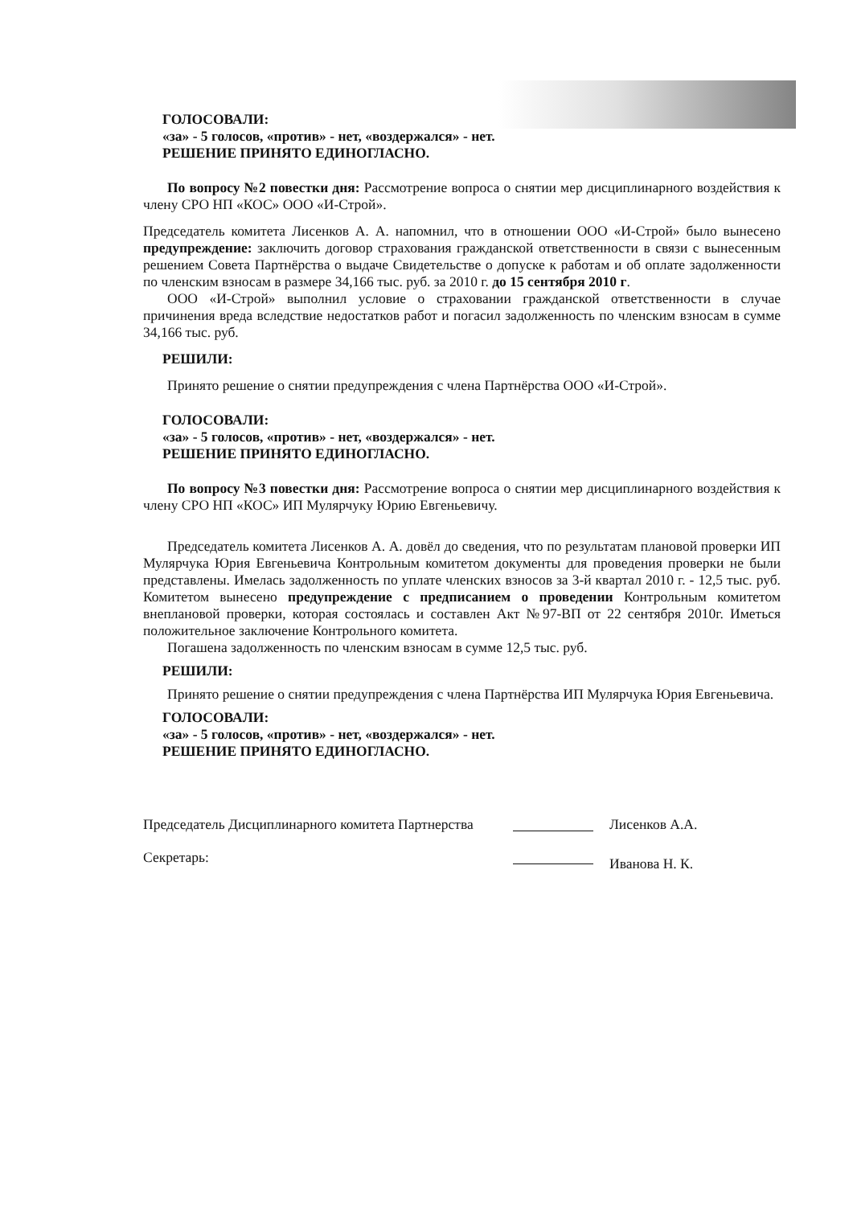ГОЛОСОВАЛИ:
«за» - 5 голосов, «против» - нет, «воздержался» - нет.
РЕШЕНИЕ ПРИНЯТО ЕДИНОГЛАСНО.
По вопросу №2 повестки дня: Рассмотрение вопроса о снятии мер дисциплинарного воздействия к члену СРО НП «КОС» ООО «И-Строй».
Председатель комитета Лисенков А. А. напомнил, что в отношении ООО «И-Строй» было вынесено предупреждение: заключить договор страхования гражданской ответственности в связи с вынесенным решением Совета Партнёрства о выдаче Свидетельстве о допуске к работам и об оплате задолженности по членским взносам в размере 34,166 тыс. руб. за 2010 г. до 15 сентября 2010 г.
ООО «И-Строй» выполнил условие о страховании гражданской ответственности в случае причинения вреда вследствие недостатков работ и погасил задолженность по членским взносам в сумме 34,166 тыс. руб.
РЕШИЛИ:
Принято решение о снятии предупреждения с члена Партнёрства ООО «И-Строй».
ГОЛОСОВАЛИ:
«за» - 5 голосов, «против» - нет, «воздержался» - нет.
РЕШЕНИЕ ПРИНЯТО ЕДИНОГЛАСНО.
По вопросу №3 повестки дня: Рассмотрение вопроса о снятии мер дисциплинарного воздействия к члену СРО НП «КОС» ИП Мулярчуку Юрию Евгеньевичу.
Председатель комитета Лисенков А. А. довёл до сведения, что по результатам плановой проверки ИП Мулярчука Юрия Евгеньевича Контрольным комитетом документы для проведения проверки не были представлены. Имелась задолженность по уплате членских взносов за 3-й квартал 2010 г. - 12,5 тыс. руб. Комитетом вынесено предупреждение с предписанием о проведении Контрольным комитетом внеплановой проверки, которая состоялась и составлен Акт №97-ВП от 22 сентября 2010г. Иметься положительное заключение Контрольного комитета.
Погашена задолженность по членским взносам в сумме 12,5 тыс. руб.
РЕШИЛИ:
Принято решение о снятии предупреждения с члена Партнёрства ИП Мулярчука Юрия Евгеньевича.
ГОЛОСОВАЛИ:
«за» - 5 голосов, «против» - нет, «воздержался» - нет.
РЕШЕНИЕ ПРИНЯТО ЕДИНОГЛАСНО.
Председатель Дисциплинарного комитета Партнерства
Лисенков А.А.
Секретарь:
Иванова Н. К.